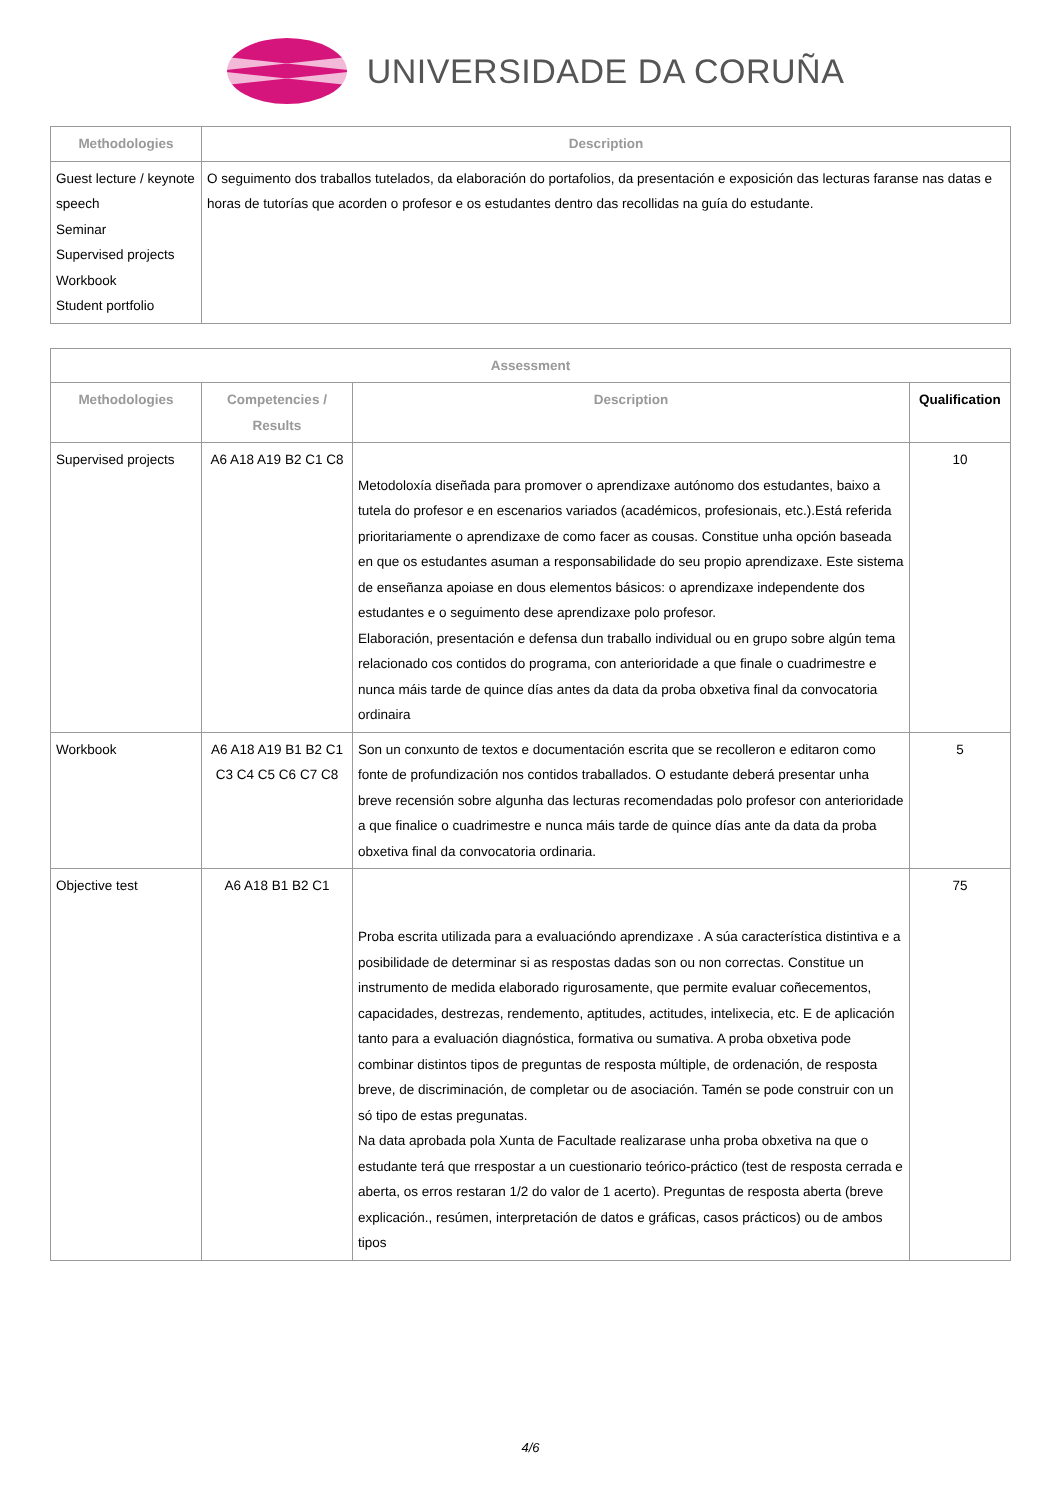UNIVERSIDADE DA CORUÑA
| Methodologies | Description |
| --- | --- |
| Guest lecture / keynote speech Seminar Supervised projects Workbook Student portfolio | O seguimento dos traballos tutelados, da elaboración do portafolios, da presentación e exposición das lecturas faranse nas datas e horas de tutorías que acorden o profesor e os estudantes dentro das recollidas na guía do estudante. |
| Assessment | | | |
| --- | --- | --- | --- |
| Methodologies | Competencies / Results | Description | Qualification |
| Supervised projects | A6 A18 A19 B2 C1 C8 | Metodoloxía diseñada para promover o aprendizaxe autónomo dos estudantes, baixo a tutela do profesor e en escenarios variados (académicos, profesionais, etc.).Está referida prioritariamente o aprendizaxe de como facer as cousas. Constitue unha opción baseada en que os estudantes asuman a responsabilidade do seu propio aprendizaxe. Este sistema de enseñanza apoiase en dous elementos básicos: o aprendizaxe independente dos estudantes e o seguimento dese aprendizaxe polo profesor. Elaboración, presentación e defensa dun traballo individual ou en grupo sobre algún tema relacionado cos contidos do programa, con anterioridade a que finale o cuadrimestre e nunca máis tarde de quince días antes da data da proba obxetiva final da convocatoria ordinaira | 10 |
| Workbook | A6 A18 A19 B1 B2 C1 C3 C4 C5 C6 C7 C8 | Son un conxunto de textos e documentación escrita que se recolleron e editaron como fonte de profundización nos contidos traballados. O estudante deberá presentar unha breve recensión sobre algunha das lecturas recomendadas polo profesor con anterioridade a que finalice o cuadrimestre e nunca máis tarde de quince días ante da data da proba obxetiva final da convocatoria ordinaria. | 5 |
| Objective test | A6 A18 B1 B2 C1 | Proba escrita utilizada para a evaluacióndo aprendizaxe . A súa característica distintiva e a posibilidade de determinar si as respostas dadas son ou non correctas. Constitue un instrumento de medida elaborado rigurosamente, que permite evaluar coñecementos, capacidades, destrezas, rendemento, aptitudes, actitudes, intelixecia, etc. E de aplicación tanto para a evaluación diagnóstica, formativa ou sumativa. A proba obxetiva pode combinar distintos tipos de preguntas de resposta múltiple, de ordenación, de resposta breve, de discriminación, de completar ou de asociación. Tamén se pode construir con un só tipo de estas pregunatas. Na data aprobada pola Xunta de Facultade realizarase unha proba obxetiva na que o estudante terá que rrespostar a un cuestionario teórico-práctico (test de resposta cerrada e aberta, os erros restaran 1/2 do valor de 1 acerto). Preguntas de resposta aberta (breve explicación., resúmen, interpretación de datos e gráficas, casos prácticos) ou de ambos tipos | 75 |
4/6